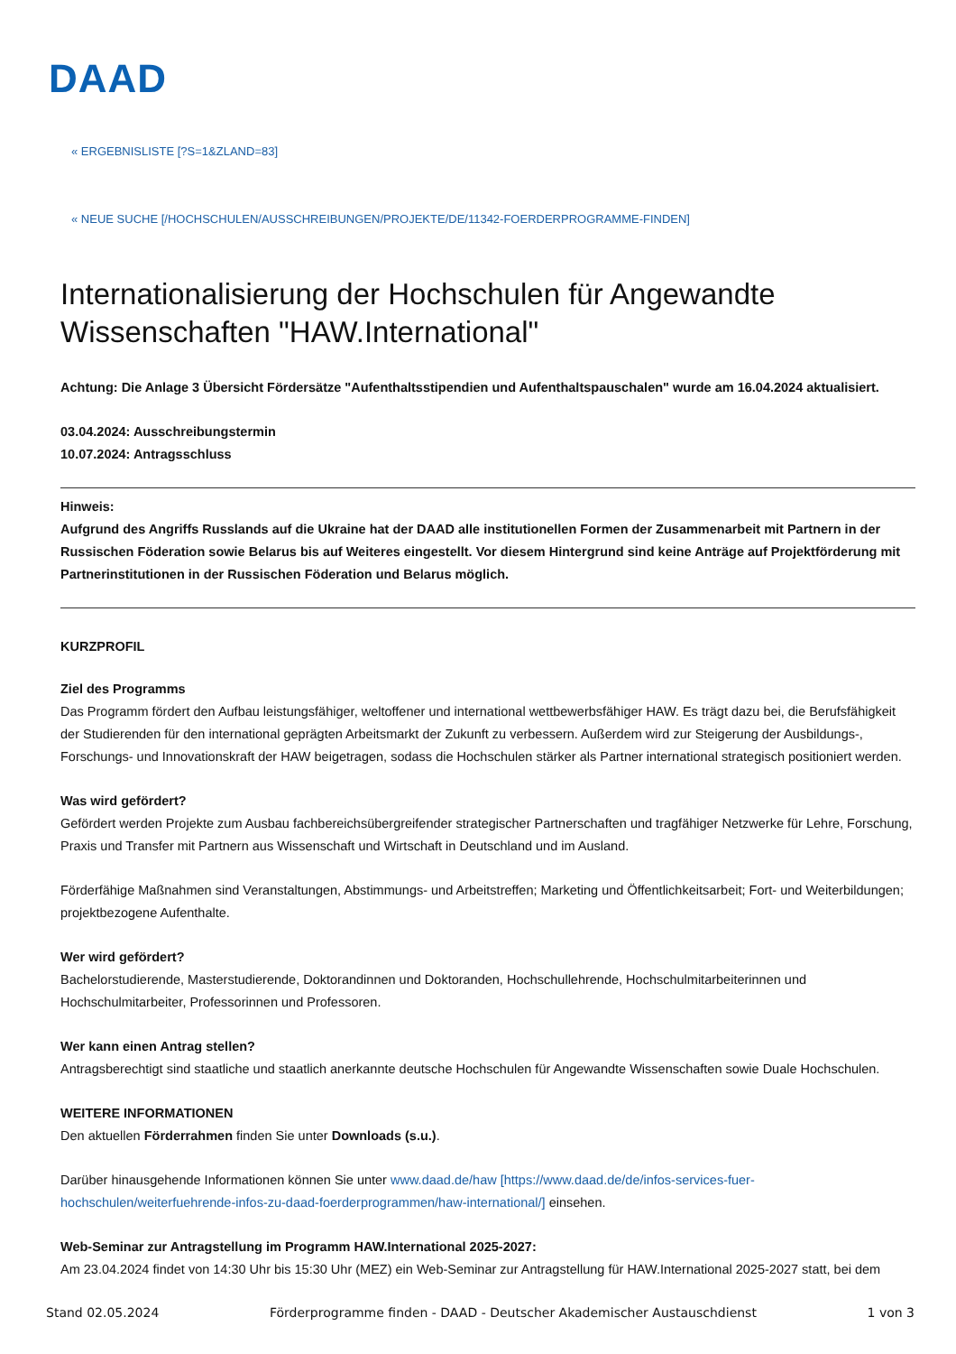DAAD
« ERGEBNISLISTE [?S=1&ZLAND=83]
« NEUE SUCHE [/HOCHSCHULEN/AUSSCHREIBUNGEN/PROJEKTE/DE/11342-FOERDERPROGRAMME-FINDEN]
Internationalisierung der Hochschulen für Angewandte Wissenschaften "HAW.International"
Achtung: Die Anlage 3 Übersicht Fördersätze "Aufenthaltsstipendien und Aufenthaltspauschalen" wurde am 16.04.2024 aktualisiert.
03.04.2024: Ausschreibungstermin
10.07.2024: Antragsschluss
Hinweis:
Aufgrund des Angriffs Russlands auf die Ukraine hat der DAAD alle institutionellen Formen der Zusammenarbeit mit Partnern in der Russischen Föderation sowie Belarus bis auf Weiteres eingestellt. Vor diesem Hintergrund sind keine Anträge auf Projektförderung mit Partnerinstitutionen in der Russischen Föderation und Belarus möglich.
KURZPROFIL
Ziel des Programms
Das Programm fördert den Aufbau leistungsfähiger, weltoffener und international wettbewerbsfähiger HAW. Es trägt dazu bei, die Berufsfähigkeit der Studierenden für den international geprägten Arbeitsmarkt der Zukunft zu verbessern. Außerdem wird zur Steigerung der Ausbildungs-, Forschungs- und Innovationskraft der HAW beigetragen, sodass die Hochschulen stärker als Partner international strategisch positioniert werden.
Was wird gefördert?
Gefördert werden Projekte zum Ausbau fachbereichsübergreifender strategischer Partnerschaften und tragfähiger Netzwerke für Lehre, Forschung, Praxis und Transfer mit Partnern aus Wissenschaft und Wirtschaft in Deutschland und im Ausland.
Förderfähige Maßnahmen sind Veranstaltungen, Abstimmungs- und Arbeitstreffen; Marketing und Öffentlichkeitsarbeit; Fort- und Weiterbildungen; projektbezogene Aufenthalte.
Wer wird gefördert?
Bachelorstudierende, Masterstudierende, Doktorandinnen und Doktoranden, Hochschullehrende, Hochschulmitarbeiterinnen und Hochschulmitarbeiter, Professorinnen und Professoren.
Wer kann einen Antrag stellen?
Antragsberechtigt sind staatliche und staatlich anerkannte deutsche Hochschulen für Angewandte Wissenschaften sowie Duale Hochschulen.
WEITERE INFORMATIONEN
Den aktuellen Förderrahmen finden Sie unter Downloads (s.u.).
Darüber hinausgehende Informationen können Sie unter www.daad.de/haw [https://www.daad.de/de/infos-services-fuer-hochschulen/weiterfuehrende-infos-zu-daad-foerderprogrammen/haw-international/] einsehen.
Web-Seminar zur Antragstellung im Programm HAW.International 2025-2027:
Am 23.04.2024 findet von 14:30 Uhr bis 15:30 Uhr (MEZ) ein Web-Seminar zur Antragstellung für HAW.International 2025-2027 statt, bei dem
Stand 02.05.2024 Förderprogramme finden - DAAD - Deutscher Akademischer Austauschdienst 1 von 3